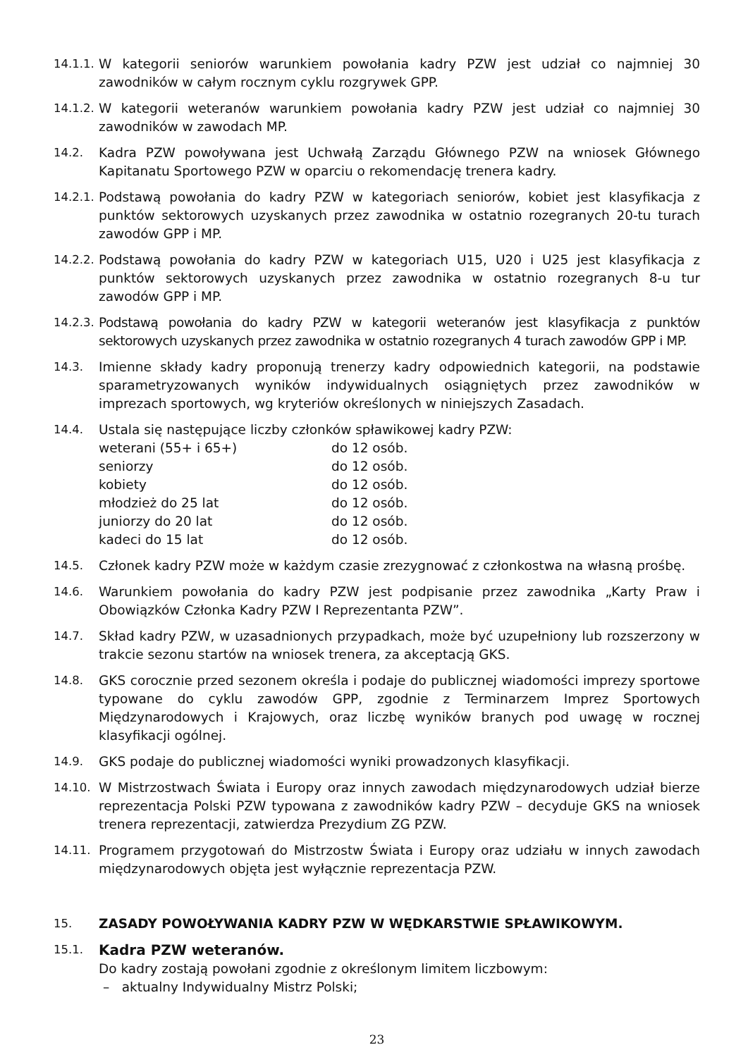14.1.1.
W kategorii seniorów warunkiem powołania kadry PZW jest udział co najmniej 30 zawodników w całym rocznym cyklu rozgrywek GPP.
14.1.2.
W kategorii weteranów warunkiem powołania kadry PZW jest udział co najmniej 30 zawodników w zawodach MP.
14.2. Kadra PZW powoływana jest Uchwałą Zarządu Głównego PZW na wniosek Głównego Kapitanatu Sportowego PZW w oparciu o rekomendację trenera kadry.
14.2.1.
Podstawą powołania do kadry PZW w kategoriach seniorów, kobiet jest klasyfikacja z punktów sektorowych uzyskanych przez zawodnika w ostatnio rozegranych 20-tu turach zawodów GPP i MP.
14.2.2.
Podstawą powołania do kadry PZW w kategoriach U15, U20 i U25 jest klasyfikacja z punktów sektorowych uzyskanych przez zawodnika w ostatnio rozegranych 8-u tur zawodów GPP i MP.
14.2.3.
Podstawą powołania do kadry PZW w kategorii weteranów jest klasyfikacja z punktów sektorowych uzyskanych przez zawodnika w ostatnio rozegranych 4 turach zawodów GPP i MP.
14.3. Imienne składy kadry proponują trenerzy kadry odpowiednich kategorii, na podstawie sparametryzowanych wyników indywidualnych osiągniętych przez zawodników w imprezach sportowych, wg kryteriów określonych w niniejszych Zasadach.
14.4. Ustala się następujące liczby członków spławikowej kadry PZW:
| weterani (55+ i 65+) | do 12 osób. |
| seniorzy | do 12 osób. |
| kobiety | do 12 osób. |
| młodzież do 25 lat | do 12 osób. |
| juniorzy do 20 lat | do 12 osób. |
| kadeci do 15 lat | do 12 osób. |
14.5. Członek kadry PZW może w każdym czasie zrezygnować z członkostwa na własną prośbę.
14.6. Warunkiem powołania do kadry PZW jest podpisanie przez zawodnika „Karty Praw i Obowiązków Członka Kadry PZW I Reprezentanta PZW”.
14.7. Skład kadry PZW, w uzasadnionych przypadkach, może być uzupełniony lub rozszerzony w trakcie sezonu startów na wniosek trenera, za akceptacją GKS.
14.8. GKS corocznie przed sezonem określa i podaje do publicznej wiadomości imprezy sportowe typowane do cyklu zawodów GPP, zgodnie z Terminarzem Imprez Sportowych Międzynarodowych i Krajowych, oraz liczbę wyników branych pod uwagę w rocznej klasyfikacji ogólnej.
14.9. GKS podaje do publicznej wiadomości wyniki prowadzonych klasyfikacji.
14.10. W Mistrzostwach Świata i Europy oraz innych zawodach międzynarodowych udział bierze reprezentacja Polski PZW typowana z zawodników kadry PZW – decyduje GKS na wniosek trenera reprezentacji, zatwierdza Prezydium ZG PZW.
14.11. Programem przygotowań do Mistrzostw Świata i Europy oraz udziału w innych zawodach międzynarodowych objęta jest wyłącznie reprezentacja PZW.
15. ZASADY POWOŁYWANIA KADRY PZW W WĘDKARSTWIE SPŁAWIKOWYM.
15.1.
Kadra PZW weteranów.
Do kadry zostają powołani zgodnie z określonym limitem liczbowym:
– aktualny Indywidualny Mistrz Polski;
23